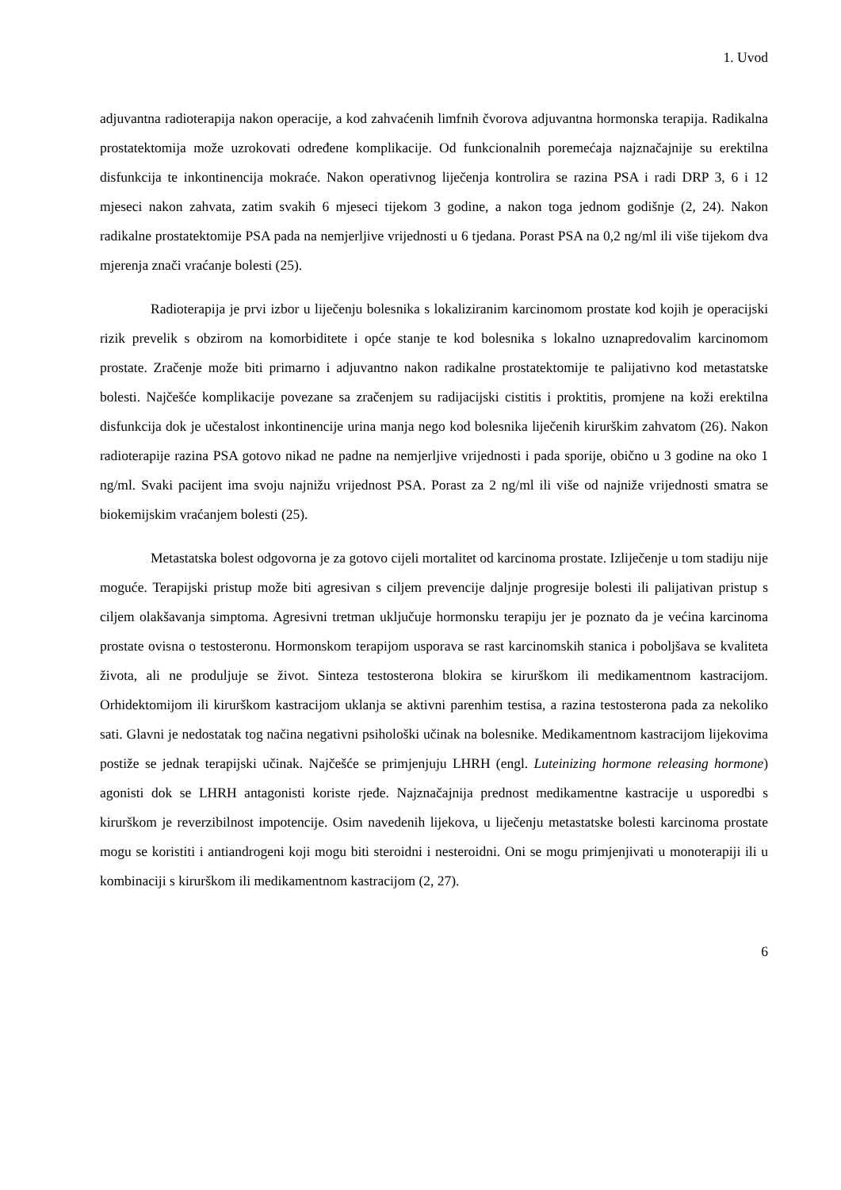1. Uvod
adjuvantna radioterapija nakon operacije, a kod zahvaćenih limfnih čvorova adjuvantna hormonska terapija. Radikalna prostatektomija može uzrokovati određene komplikacije. Od funkcionalnih poremećaja najznačajnije su erektilna disfunkcija te inkontinencija mokraće. Nakon operativnog liječenja kontrolira se razina PSA i radi DRP 3, 6 i 12 mjeseci nakon zahvata, zatim svakih 6 mjeseci tijekom 3 godine, a nakon toga jednom godišnje (2, 24). Nakon radikalne prostatektomije PSA pada na nemjerljive vrijednosti u 6 tjedana. Porast PSA na 0,2 ng/ml ili više tijekom dva mjerenja znači vraćanje bolesti (25).
Radioterapija je prvi izbor u liječenju bolesnika s lokaliziranim karcinomom prostate kod kojih je operacijski rizik prevelik s obzirom na komorbiditete i opće stanje te kod bolesnika s lokalno uznapredovalim karcinomom prostate. Zračenje može biti primarno i adjuvantno nakon radikalne prostatektomije te palijativno kod metastatske bolesti. Najčešće komplikacije povezane sa zračenjem su radijacijski cistitis i proktitis, promjene na koži erektilna disfunkcija dok je učestalost inkontinencije urina manja nego kod bolesnika liječenih kirurškim zahvatom (26). Nakon radioterapije razina PSA gotovo nikad ne padne na nemjerljive vrijednosti i pada sporije, obično u 3 godine na oko 1 ng/ml. Svaki pacijent ima svoju najnižu vrijednost PSA. Porast za 2 ng/ml ili više od najniže vrijednosti smatra se biokemijskim vraćanjem bolesti (25).
Metastatska bolest odgovorna je za gotovo cijeli mortalitet od karcinoma prostate. Izliječenje u tom stadiju nije moguće. Terapijski pristup može biti agresivan s ciljem prevencije daljnje progresije bolesti ili palijativan pristup s ciljem olakšavanja simptoma. Agresivni tretman uključuje hormonsku terapiju jer je poznato da je većina karcinoma prostate ovisna o testosteronu. Hormonskom terapijom usporava se rast karcinomskih stanica i poboljšava se kvaliteta života, ali ne produljuje se život. Sinteza testosterona blokira se kirurškom ili medikamentnom kastracijom. Orhidektomijom ili kirurškom kastracijom uklanja se aktivni parenhim testisa, a razina testosterona pada za nekoliko sati. Glavni je nedostatak tog načina negativni psihološki učinak na bolesnike. Medikamentnom kastracijom lijekovima postiže se jednak terapijski učinak. Najčešće se primjenjuju LHRH (engl. Luteinizing hormone releasing hormone) agonisti dok se LHRH antagonisti koriste rjeđe. Najznačajnija prednost medikamentne kastracije u usporedbi s kirurškom je reverzibilnost impotencije. Osim navedenih lijekova, u liječenju metastatske bolesti karcinoma prostate mogu se koristiti i antiandrogeni koji mogu biti steroidni i nesteroidni. Oni se mogu primjenjivati u monoterapiji ili u kombinaciji s kirurškom ili medikamentnom kastracijom (2, 27).
6